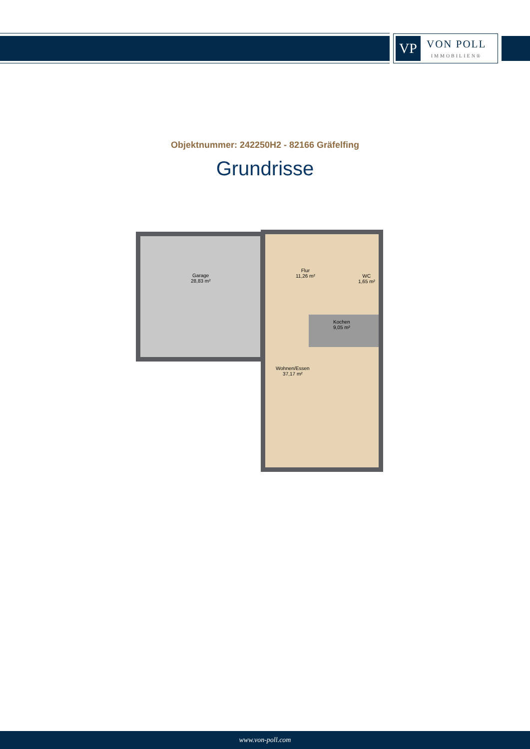VP
VON POLL
IMMOBILIEN®
Objektnummer: 242250H2 - 82166 Gräfelfing
Grundrisse
Garage
28,83 m²
Flur
11,26 m²
WC
1,65 m²
Kochen
9,05 m²
Wohnen/Essen
37,17 m²
www.von-poll.com